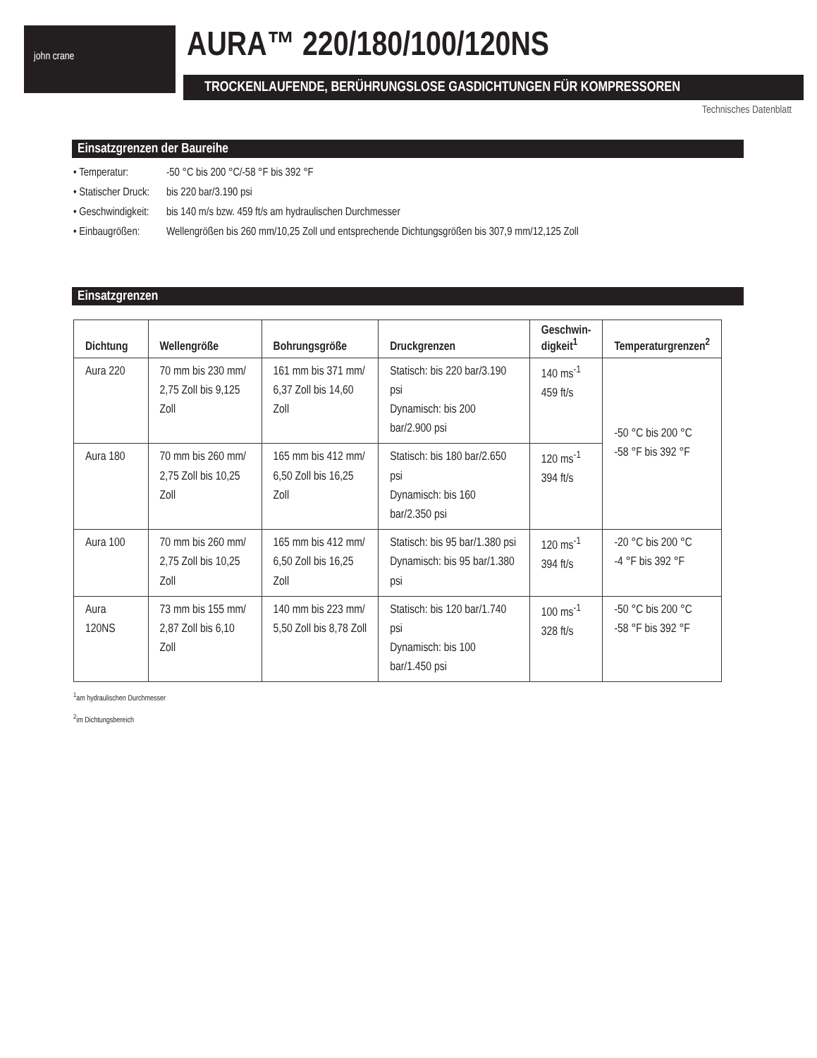john crane AURA™ 220/180/100/120NS
TROCKENLAUFENDE, BERÜHRUNGSLOSE GASDICHTUNGEN FÜR KOMPRESSOREN
Technisches Datenblatt
Einsatzgrenzen der Baureihe
• Temperatur: -50 °C bis 200 °C/-58 °F bis 392 °F
• Statischer Druck: bis 220 bar/3.190 psi
• Geschwindigkeit: bis 140 m/s bzw. 459 ft/s am hydraulischen Durchmesser
• Einbaugrößen: Wellengrößen bis 260 mm/10,25 Zoll und entsprechende Dichtungsgrößen bis 307,9 mm/12,125 Zoll
Einsatzgrenzen
| Dichtung | Wellengröße | Bohrungsgröße | Druckgrenzen | Geschwin- digkeit<sup>1</sup> | Temperaturgrenzen<sup>2</sup> |
| --- | --- | --- | --- | --- | --- |
| Aura 220 | 70 mm bis 230 mm/ 2,75 Zoll bis 9,125 Zoll | 161 mm bis 371 mm/ 6,37 Zoll bis 14,60 Zoll | Statisch: bis 220 bar/3.190 psi Dynamisch: bis 200 bar/2.900 psi | 140 ms<sup>-1</sup> 459 ft/s | -50 °C bis 200 °C -58 °F bis 392 °F |
| Aura 180 | 70 mm bis 260 mm/ 2,75 Zoll bis 10,25 Zoll | 165 mm bis 412 mm/ 6,50 Zoll bis 16,25 Zoll | Statisch: bis 180 bar/2.650 psi Dynamisch: bis 160 bar/2.350 psi | 120 ms<sup>-1</sup> 394 ft/s | |
| Aura 100 | 70 mm bis 260 mm/ 2,75 Zoll bis 10,25 Zoll | 165 mm bis 412 mm/ 6,50 Zoll bis 16,25 Zoll | Statisch: bis 95 bar/1.380 psi Dynamisch: bis 95 bar/1.380 psi | 120 ms<sup>-1</sup> 394 ft/s | -20 °C bis 200 °C -4 °F bis 392 °F |
| Aura 120NS | 73 mm bis 155 mm/ 2,87 Zoll bis 6,10 Zoll | 140 mm bis 223 mm/ 5,50 Zoll bis 8,78 Zoll | Statisch: bis 120 bar/1.740 psi Dynamisch: bis 100 bar/1.450 psi | 100 ms<sup>-1</sup> 328 ft/s | -50 °C bis 200 °C -58 °F bis 392 °F |
<sup>1</sup> am hydraulischen Durchmesser
<sup>2</sup> im Dichtungsbereich